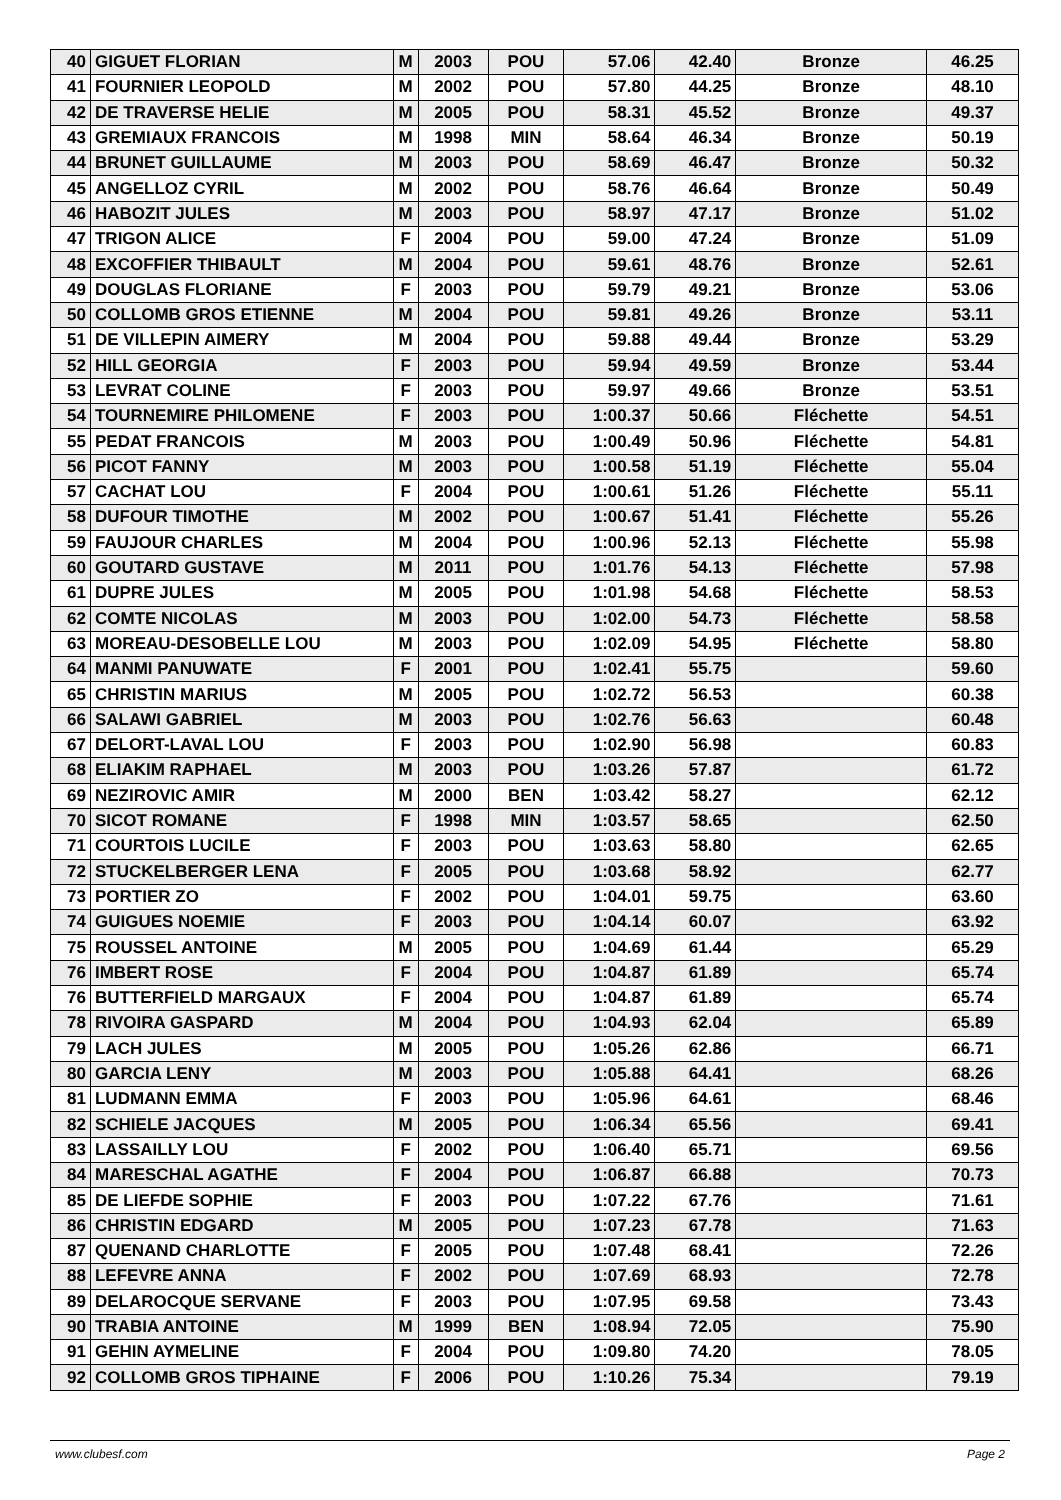| 40 | GIGUET FLORIAN | M | 2003 | POU | 57.06 | 42.40 | Bronze | 46.25 |
| 41 | FOURNIER LEOPOLD | M | 2002 | POU | 57.80 | 44.25 | Bronze | 48.10 |
| 42 | DE TRAVERSE HELIE | M | 2005 | POU | 58.31 | 45.52 | Bronze | 49.37 |
| 43 | GREMIAUX FRANCOIS | M | 1998 | MIN | 58.64 | 46.34 | Bronze | 50.19 |
| 44 | BRUNET GUILLAUME | M | 2003 | POU | 58.69 | 46.47 | Bronze | 50.32 |
| 45 | ANGELLOZ CYRIL | M | 2002 | POU | 58.76 | 46.64 | Bronze | 50.49 |
| 46 | HABOZIT JULES | M | 2003 | POU | 58.97 | 47.17 | Bronze | 51.02 |
| 47 | TRIGON ALICE | F | 2004 | POU | 59.00 | 47.24 | Bronze | 51.09 |
| 48 | EXCOFFIER THIBAULT | M | 2004 | POU | 59.61 | 48.76 | Bronze | 52.61 |
| 49 | DOUGLAS FLORIANE | F | 2003 | POU | 59.79 | 49.21 | Bronze | 53.06 |
| 50 | COLLOMB GROS ETIENNE | M | 2004 | POU | 59.81 | 49.26 | Bronze | 53.11 |
| 51 | DE VILLEPIN AIMERY | M | 2004 | POU | 59.88 | 49.44 | Bronze | 53.29 |
| 52 | HILL GEORGIA | F | 2003 | POU | 59.94 | 49.59 | Bronze | 53.44 |
| 53 | LEVRAT COLINE | F | 2003 | POU | 59.97 | 49.66 | Bronze | 53.51 |
| 54 | TOURNEMIRE PHILOMENE | F | 2003 | POU | 1:00.37 | 50.66 | Fléchette | 54.51 |
| 55 | PEDAT FRANCOIS | M | 2003 | POU | 1:00.49 | 50.96 | Fléchette | 54.81 |
| 56 | PICOT FANNY | M | 2003 | POU | 1:00.58 | 51.19 | Fléchette | 55.04 |
| 57 | CACHAT LOU | F | 2004 | POU | 1:00.61 | 51.26 | Fléchette | 55.11 |
| 58 | DUFOUR TIMOTHE | M | 2002 | POU | 1:00.67 | 51.41 | Fléchette | 55.26 |
| 59 | FAUJOUR CHARLES | M | 2004 | POU | 1:00.96 | 52.13 | Fléchette | 55.98 |
| 60 | GOUTARD GUSTAVE | M | 2011 | POU | 1:01.76 | 54.13 | Fléchette | 57.98 |
| 61 | DUPRE JULES | M | 2005 | POU | 1:01.98 | 54.68 | Fléchette | 58.53 |
| 62 | COMTE NICOLAS | M | 2003 | POU | 1:02.00 | 54.73 | Fléchette | 58.58 |
| 63 | MOREAU-DESOBELLE LOU | M | 2003 | POU | 1:02.09 | 54.95 | Fléchette | 58.80 |
| 64 | MANMI PANUWATE | F | 2001 | POU | 1:02.41 | 55.75 | | 59.60 |
| 65 | CHRISTIN MARIUS | M | 2005 | POU | 1:02.72 | 56.53 | | 60.38 |
| 66 | SALAWI GABRIEL | M | 2003 | POU | 1:02.76 | 56.63 | | 60.48 |
| 67 | DELORT-LAVAL LOU | F | 2003 | POU | 1:02.90 | 56.98 | | 60.83 |
| 68 | ELIAKIM RAPHAEL | M | 2003 | POU | 1:03.26 | 57.87 | | 61.72 |
| 69 | NEZIROVIC AMIR | M | 2000 | BEN | 1:03.42 | 58.27 | | 62.12 |
| 70 | SICOT ROMANE | F | 1998 | MIN | 1:03.57 | 58.65 | | 62.50 |
| 71 | COURTOIS LUCILE | F | 2003 | POU | 1:03.63 | 58.80 | | 62.65 |
| 72 | STUCKELBERGER LENA | F | 2005 | POU | 1:03.68 | 58.92 | | 62.77 |
| 73 | PORTIER ZO | F | 2002 | POU | 1:04.01 | 59.75 | | 63.60 |
| 74 | GUIGUES NOEMIE | F | 2003 | POU | 1:04.14 | 60.07 | | 63.92 |
| 75 | ROUSSEL ANTOINE | M | 2005 | POU | 1:04.69 | 61.44 | | 65.29 |
| 76 | IMBERT ROSE | F | 2004 | POU | 1:04.87 | 61.89 | | 65.74 |
| 76 | BUTTERFIELD MARGAUX | F | 2004 | POU | 1:04.87 | 61.89 | | 65.74 |
| 78 | RIVOIRA GASPARD | M | 2004 | POU | 1:04.93 | 62.04 | | 65.89 |
| 79 | LACH JULES | M | 2005 | POU | 1:05.26 | 62.86 | | 66.71 |
| 80 | GARCIA LENY | M | 2003 | POU | 1:05.88 | 64.41 | | 68.26 |
| 81 | LUDMANN EMMA | F | 2003 | POU | 1:05.96 | 64.61 | | 68.46 |
| 82 | SCHIELE JACQUES | M | 2005 | POU | 1:06.34 | 65.56 | | 69.41 |
| 83 | LASSAILLY LOU | F | 2002 | POU | 1:06.40 | 65.71 | | 69.56 |
| 84 | MARESCHAL AGATHE | F | 2004 | POU | 1:06.87 | 66.88 | | 70.73 |
| 85 | DE LIEFDE SOPHIE | F | 2003 | POU | 1:07.22 | 67.76 | | 71.61 |
| 86 | CHRISTIN EDGARD | M | 2005 | POU | 1:07.23 | 67.78 | | 71.63 |
| 87 | QUENAND CHARLOTTE | F | 2005 | POU | 1:07.48 | 68.41 | | 72.26 |
| 88 | LEFEVRE ANNA | F | 2002 | POU | 1:07.69 | 68.93 | | 72.78 |
| 89 | DELAROCQUE SERVANE | F | 2003 | POU | 1:07.95 | 69.58 | | 73.43 |
| 90 | TRABIA ANTOINE | M | 1999 | BEN | 1:08.94 | 72.05 | | 75.90 |
| 91 | GEHIN AYMELINE | F | 2004 | POU | 1:09.80 | 74.20 | | 78.05 |
| 92 | COLLOMB GROS TIPHAINE | F | 2006 | POU | 1:10.26 | 75.34 | | 79.19 |
www.clubesf.com Page 2